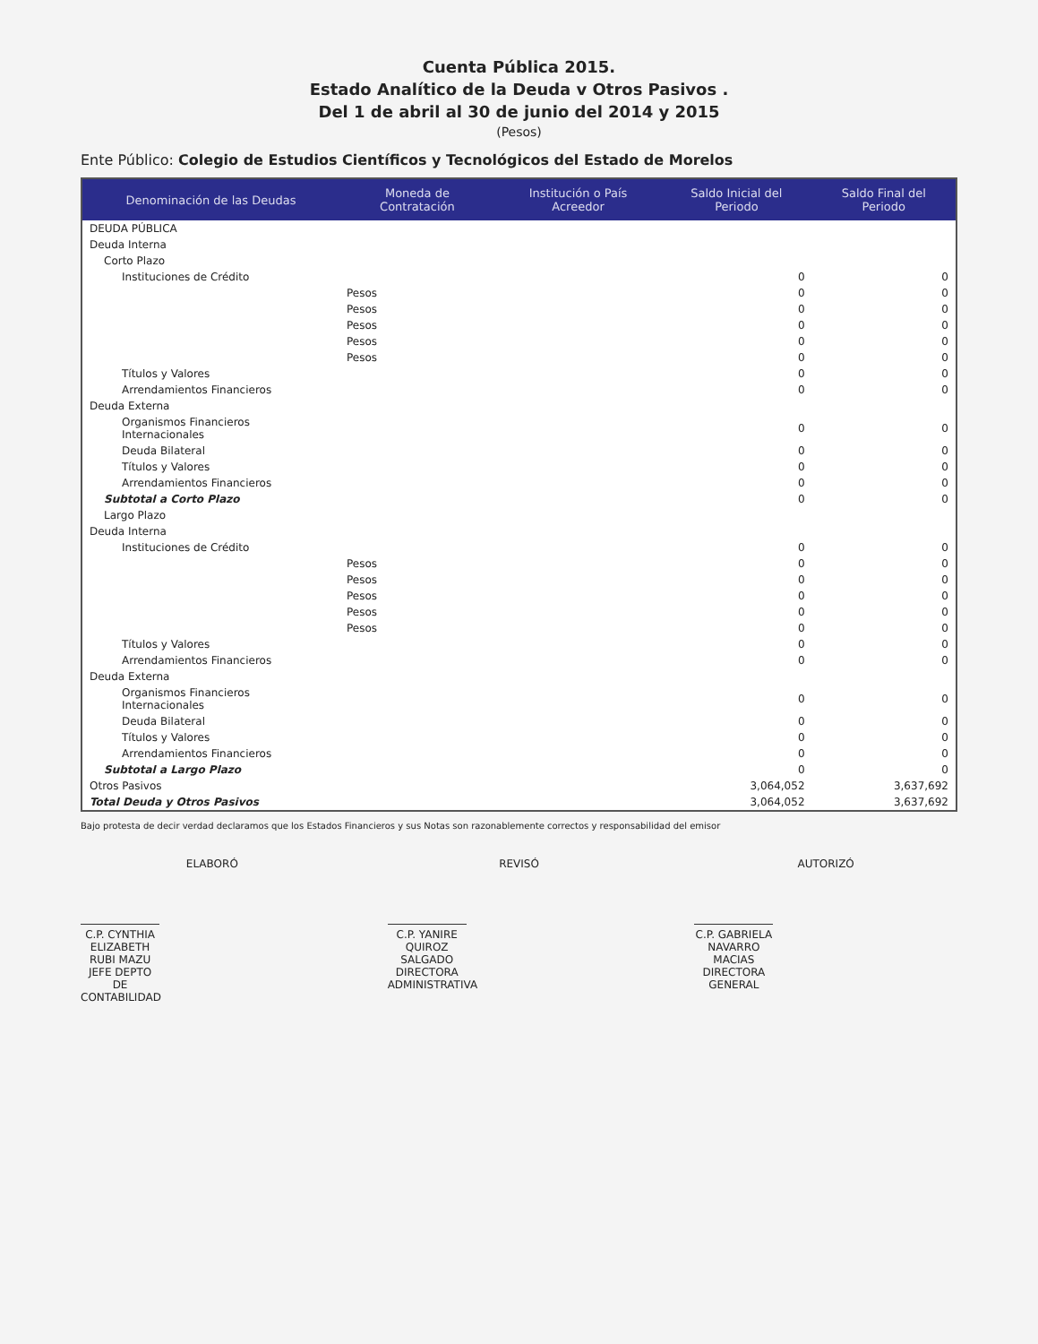Cuenta Pública 2015.
Estado Analítico de la Deuda v Otros Pasivos .
Del 1 de abril al 30 de junio del 2014 y 2015
(Pesos)
Ente Público: Colegio de Estudios Científicos y Tecnológicos del Estado de Morelos
| Denominación de las Deudas | Moneda de Contratación | Institución o País Acreedor | Saldo Inicial del Periodo | Saldo Final del Periodo |
| --- | --- | --- | --- | --- |
| DEUDA PÚBLICA | | | | |
| Deuda Interna | | | | |
| Corto Plazo | | | | |
| Instituciones de Crédito | | | 0 | 0 |
| | Pesos | | 0 | 0 |
| | Pesos | | 0 | 0 |
| | Pesos | | 0 | 0 |
| | Pesos | | 0 | 0 |
| | Pesos | | 0 | 0 |
| Títulos y Valores | | | 0 | 0 |
| Arrendamientos Financieros | | | 0 | 0 |
| Deuda Externa | | | | |
| Organismos Financieros Internacionales | | | 0 | 0 |
| Deuda Bilateral | | | 0 | 0 |
| Títulos y Valores | | | 0 | 0 |
| Arrendamientos Financieros | | | 0 | 0 |
| Subtotal a Corto Plazo | | | 0 | 0 |
| Largo Plazo | | | | |
| Deuda Interna | | | | |
| Instituciones de Crédito | | | 0 | 0 |
| | Pesos | | 0 | 0 |
| | Pesos | | 0 | 0 |
| | Pesos | | 0 | 0 |
| | Pesos | | 0 | 0 |
| | Pesos | | 0 | 0 |
| Títulos y Valores | | | 0 | 0 |
| Arrendamientos Financieros | | | 0 | 0 |
| Deuda Externa | | | | |
| Organismos Financieros Internacionales | | | 0 | 0 |
| Deuda Bilateral | | | 0 | 0 |
| Títulos y Valores | | | 0 | 0 |
| Arrendamientos Financieros | | | 0 | 0 |
| Subtotal a Largo Plazo | | | 0 | 0 |
| Otros Pasivos | | | 3,064,052 | 3,637,692 |
| Total Deuda y Otros Pasivos | | | 3,064,052 | 3,637,692 |
Bajo protesta de decir verdad declaramos que los Estados Financieros y sus Notas son razonablemente correctos y responsabilidad del emisor
ELABORÓ
C.P. CYNTHIA ELIZABETH RUBI MAZU
JEFE DEPTO DE CONTABILIDAD
REVISÓ
C.P. YANIRE QUIROZ SALGADO
DIRECTORA ADMINISTRATIVA
AUTORIZÓ
C.P. GABRIELA NAVARRO MACIAS
DIRECTORA GENERAL